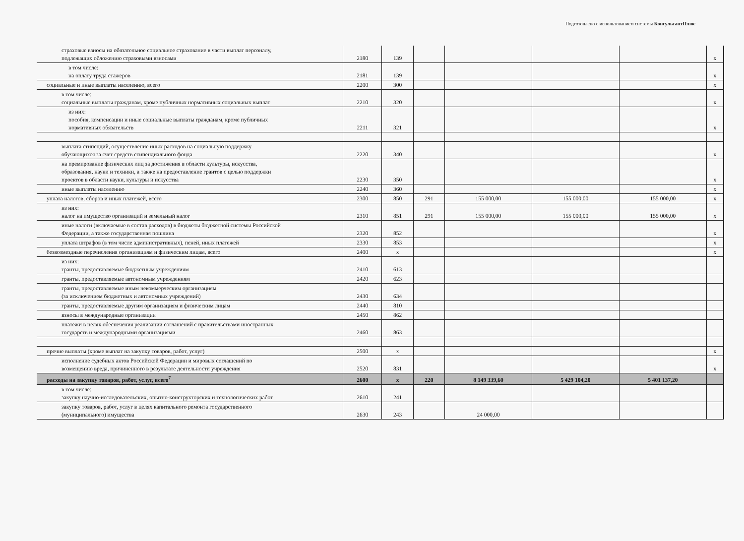Подготовлено с использованием системы КонсультантПлюс
| страховые взносы на обязательное социальное страхование в части выплат персоналу, подлежащих обложению страховыми взносами | 2180 | 139 | | | | | x |
| в том числе: на оплату труда стажеров | 2181 | 139 | | | | | x |
| социальные и иные выплаты населению, всего | 2200 | 300 | | | | | x |
| в том числе: социальные выплаты гражданам, кроме публичных нормативных социальных выплат | 2210 | 320 | | | | | x |
| из них: пособия, компенсации и иные социальные выплаты гражданам, кроме публичных нормативных обязательств | 2211 | 321 | | | | | x |
| выплата стипендий, осуществление иных расходов на социальную поддержку обучающихся за счет средств стипендиального фонда | 2220 | 340 | | | | | x |
| на премирование физических лиц за достижения в области культуры, искусства, образования, науки и техники, а также на предоставление грантов с целью поддержки проектов в области науки, культуры и искусства | 2230 | 350 | | | | | x |
| иные выплаты населению | 2240 | 360 | | | | | x |
| уплата налогов, сборов и иных платежей, всего | 2300 | 850 | 291 | 155 000,00 | 155 000,00 | 155 000,00 | x |
| из них: налог на имущество организаций и земельный налог | 2310 | 851 | 291 | 155 000,00 | 155 000,00 | 155 000,00 | x |
| иные налоги (включаемые в состав расходов) в бюджеты бюджетной системы Российской Федерации, а также государственная пошлина | 2320 | 852 | | | | | x |
| уплата штрафов (в том числе административных), пеней, иных платежей | 2330 | 853 | | | | | x |
| безвозмездные перечисления организациям и физическим лицам, всего | 2400 | x | | | | | x |
| из них: гранты, предоставляемые бюджетным учреждениям | 2410 | 613 | | | | | |
| гранты, предоставляемые автономным учреждениям | 2420 | 623 | | | | | |
| гранты, предоставляемые иным некоммерческим организациям (за исключением бюджетных и автономных учреждений) | 2430 | 634 | | | | | |
| гранты, предоставляемые другим организациям и физическим лицам | 2440 | 810 | | | | | |
| взносы в международные организации | 2450 | 862 | | | | | |
| платежи в целях обеспечения реализации соглашений с правительствами иностранных государств и международными организациями | 2460 | 863 | | | | | |
| прочие выплаты (кроме выплат на закупку товаров, работ, услуг) | 2500 | x | | | | | x |
| исполнение судебных актов Российской Федерации и мировых соглашений по возмещению вреда, причиненного в результате деятельности учреждения | 2520 | 831 | | | | | x |
| расходы на закупку товаров, работ, услуг, всего<sup>7</sup> | 2600 | x | 220 | 8 149 339,60 | 5 429 104,20 | 5 401 137,20 | |
| в том числе: закупку научно-исследовательских, опытно-конструкторских и технологических работ | 2610 | 241 | | | | | |
| закупку товаров, работ, услуг в целях капитального ремонта государственного (муниципального) имущества | 2630 | 243 | | 24 000,00 | | | |